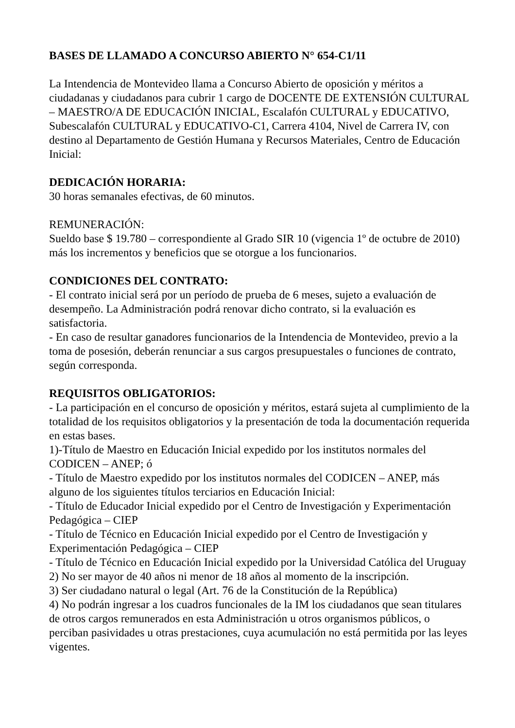BASES DE LLAMADO A CONCURSO ABIERTO N° 654-C1/11
La Intendencia de Montevideo llama a Concurso Abierto de oposición y méritos a ciudadanas y ciudadanos para cubrir 1 cargo de DOCENTE DE EXTENSIÓN CULTURAL – MAESTRO/A DE EDUCACIÓN INICIAL, Escalafón CULTURAL y EDUCATIVO, Subescalafón CULTURAL y EDUCATIVO-C1, Carrera 4104, Nivel de Carrera IV, con destino al Departamento de Gestión Humana y Recursos Materiales, Centro de Educación Inicial:
DEDICACIÓN HORARIA:
30 horas semanales efectivas, de 60 minutos.
REMUNERACIÓN:
Sueldo base $ 19.780 – correspondiente al Grado SIR 10 (vigencia 1º de octubre de 2010) más los incrementos y beneficios que se otorgue a los funcionarios.
CONDICIONES DEL CONTRATO:
- El contrato inicial será por un período de prueba de 6 meses, sujeto a evaluación de desempeño. La Administración podrá renovar dicho contrato, si la evaluación es satisfactoria.
- En caso de resultar ganadores funcionarios de la Intendencia de Montevideo, previo a la toma de posesión, deberán renunciar a sus cargos presupuestales o funciones de contrato, según corresponda.
REQUISITOS OBLIGATORIOS:
- La participación en el concurso de oposición y méritos, estará sujeta al cumplimiento de la totalidad de los requisitos obligatorios y la presentación de toda la documentación requerida en estas bases.
1)-Título de Maestro en Educación Inicial expedido por los institutos normales del CODICEN – ANEP; ó
- Título de Maestro expedido por los institutos normales del CODICEN – ANEP, más alguno de los siguientes títulos terciarios en Educación Inicial:
- Título de Educador Inicial expedido por el Centro de Investigación y Experimentación Pedagógica – CIEP
- Título de Técnico en Educación Inicial expedido por el Centro de Investigación y Experimentación Pedagógica – CIEP
- Título de Técnico en Educación Inicial expedido por la Universidad Católica del Uruguay
2) No ser mayor de 40 años ni menor de 18 años al momento de la inscripción.
3) Ser ciudadano natural o legal (Art. 76 de la Constitución de la República)
4) No podrán ingresar a los cuadros funcionales de la IM los ciudadanos que sean titulares de otros cargos remunerados en esta Administración u otros organismos públicos, o perciban pasividades u otras prestaciones, cuya acumulación no está permitida por las leyes vigentes.